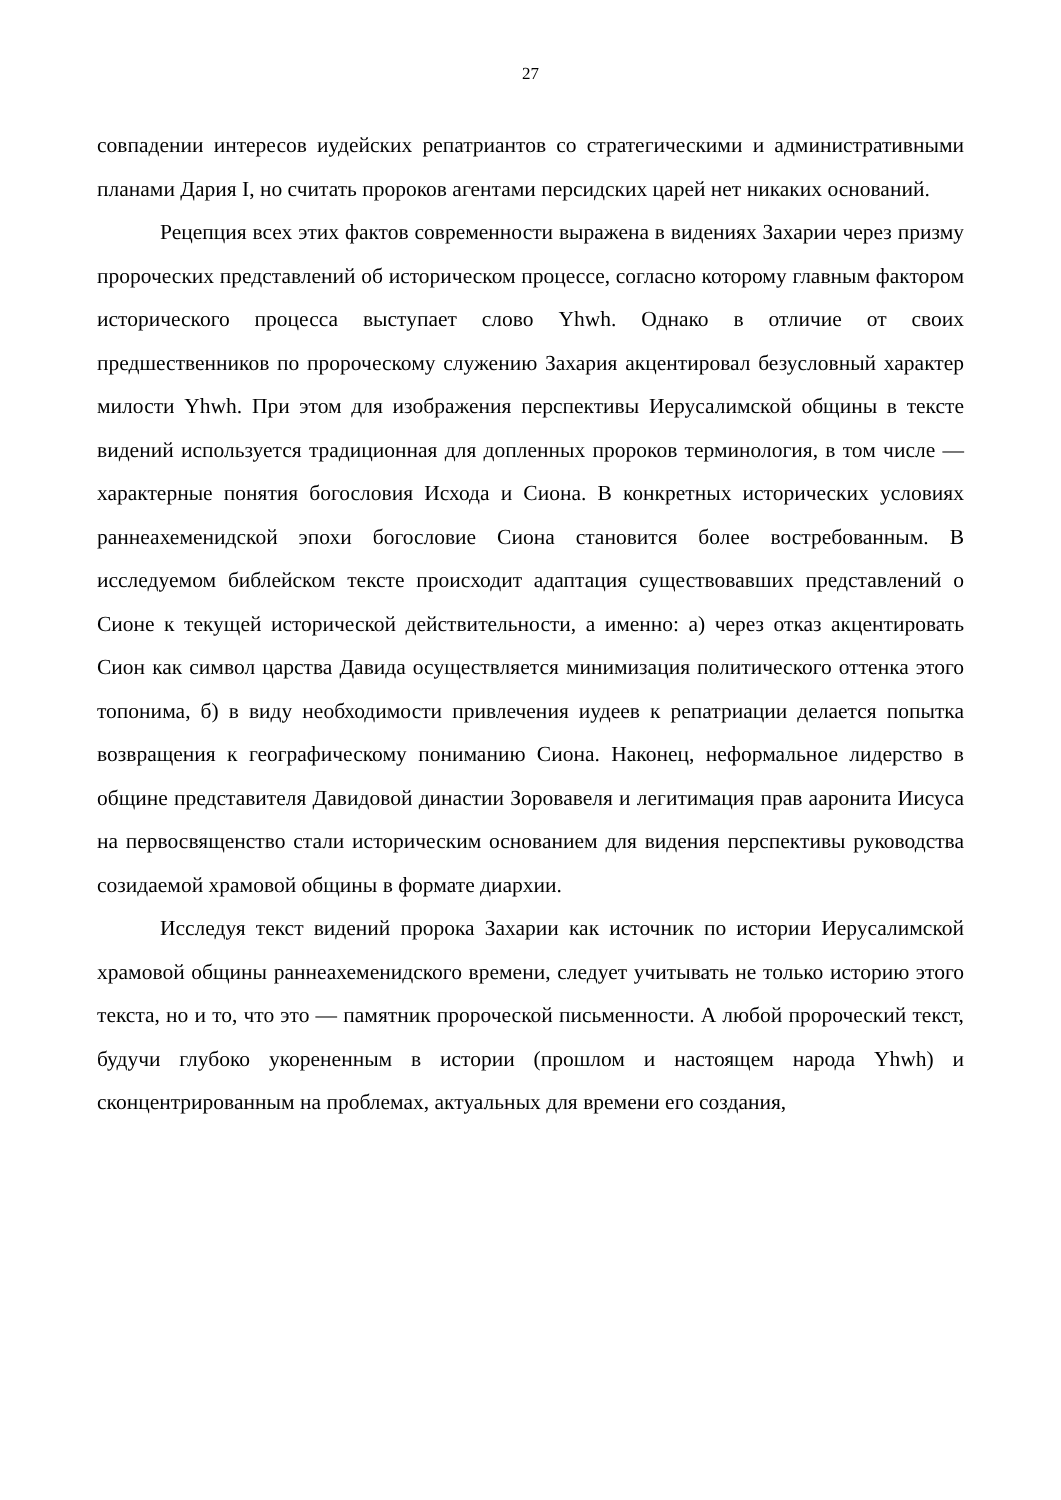27
совпадении интересов иудейских репатриантов со стратегическими и административными планами Дария I, но считать пророков агентами персидских царей нет никаких оснований.
Рецепция всех этих фактов современности выражена в видениях Захарии через призму пророческих представлений об историческом процессе, согласно которому главным фактором исторического процесса выступает слово Yhwh. Однако в отличие от своих предшественников по пророческому служению Захария акцентировал безусловный характер милости Yhwh. При этом для изображения перспективы Иерусалимской общины в тексте видений используется традиционная для допленных пророков терминология, в том числе — характерные понятия богословия Исхода и Сиона. В конкретных исторических условиях раннеахеменидской эпохи богословие Сиона становится более востребованным. В исследуемом библейском тексте происходит адаптация существовавших представлений о Сионе к текущей исторической действительности, а именно: а) через отказ акцентировать Сион как символ царства Давида осуществляется минимизация политического оттенка этого топонима, б) в виду необходимости привлечения иудеев к репатриации делается попытка возвращения к географическому пониманию Сиона. Наконец, неформальное лидерство в общине представителя Давидовой династии Зоровавеля и легитимация прав ааронита Иисуса на первосвященство стали историческим основанием для видения перспективы руководства созидаемой храмовой общины в формате диархии.
Исследуя текст видений пророка Захарии как источник по истории Иерусалимской храмовой общины раннеахеменидского времени, следует учитывать не только историю этого текста, но и то, что это — памятник пророческой письменности. А любой пророческий текст, будучи глубоко укорененным в истории (прошлом и настоящем народа Yhwh) и сконцентрированным на проблемах, актуальных для времени его создания,